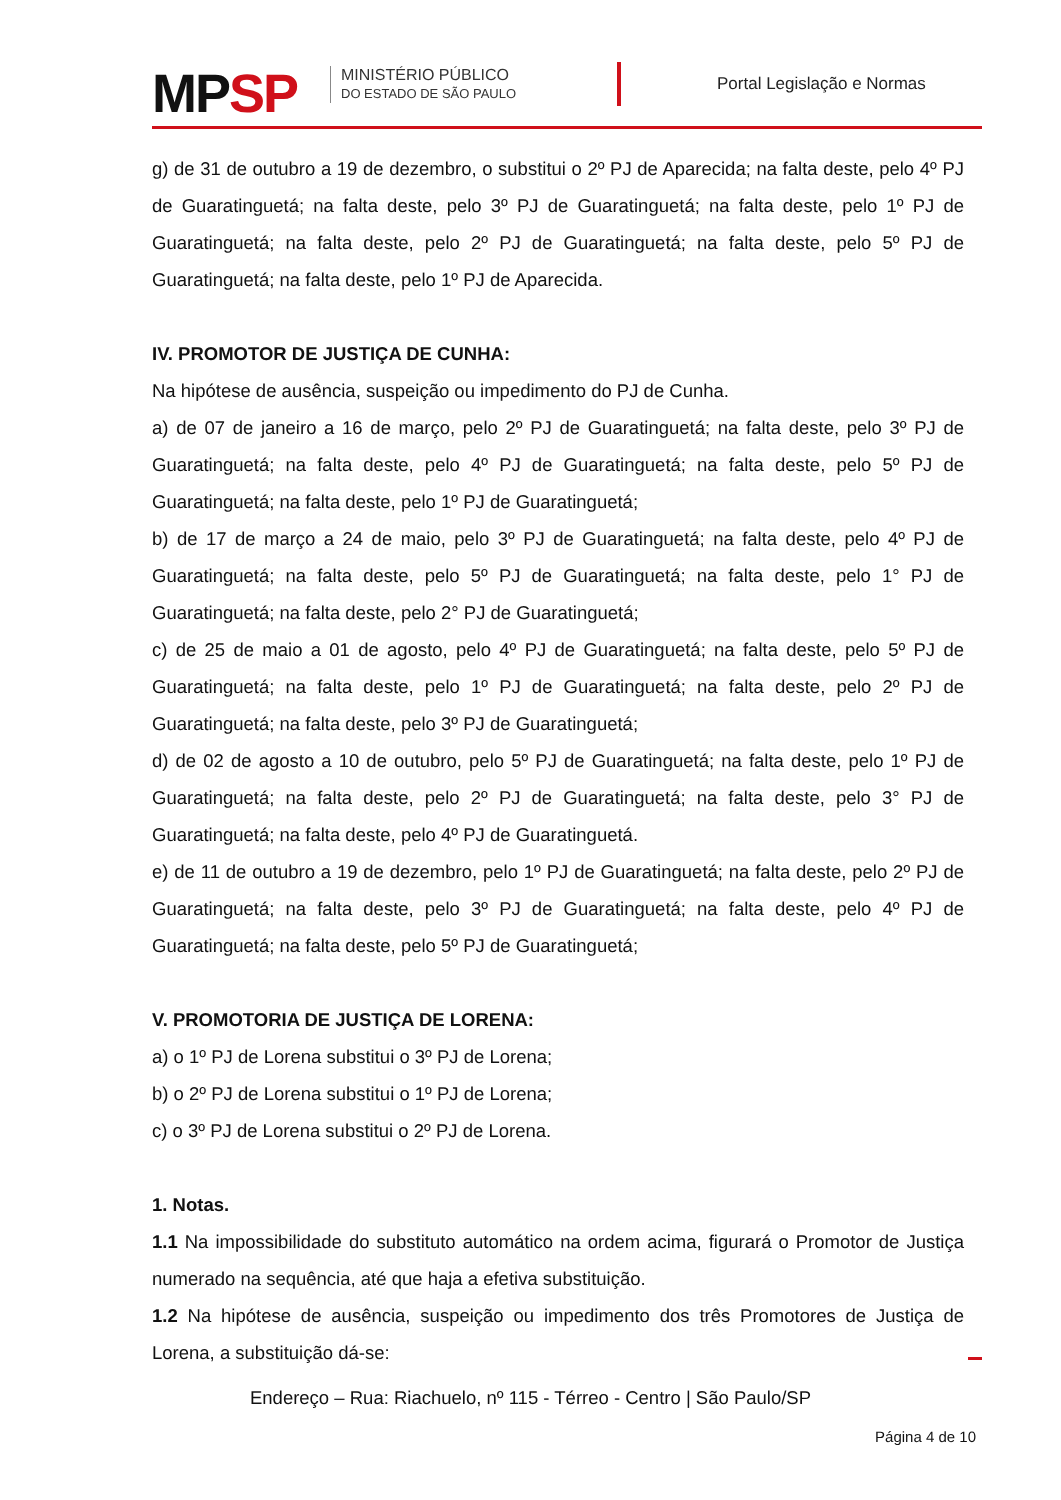MPSP
MINISTÉRIO PÚBLICO
DO ESTADO DE SÃO PAULO
Portal Legislação e Normas
g) de 31 de outubro a 19 de dezembro, o substitui o 2º PJ de Aparecida; na falta deste, pelo 4º PJ de Guaratinguetá; na falta deste, pelo 3º PJ de Guaratinguetá; na falta deste, pelo 1º PJ de Guaratinguetá; na falta deste, pelo 2º PJ de Guaratinguetá; na falta deste, pelo 5º PJ de Guaratinguetá; na falta deste, pelo 1º PJ de Aparecida.
IV. PROMOTOR DE JUSTIÇA DE CUNHA:
Na hipótese de ausência, suspeição ou impedimento do PJ de Cunha.
a) de 07 de janeiro a 16 de março, pelo 2º PJ de Guaratinguetá; na falta deste, pelo 3º PJ de Guaratinguetá; na falta deste, pelo 4º PJ de Guaratinguetá; na falta deste, pelo 5º PJ de Guaratinguetá; na falta deste, pelo 1º PJ de Guaratinguetá;
b) de 17 de março a 24 de maio, pelo 3º PJ de Guaratinguetá; na falta deste, pelo 4º PJ de Guaratinguetá; na falta deste, pelo 5º PJ de Guaratinguetá; na falta deste, pelo 1° PJ de Guaratinguetá; na falta deste, pelo 2° PJ de Guaratinguetá;
c) de 25 de maio a 01 de agosto, pelo 4º PJ de Guaratinguetá; na falta deste, pelo 5º PJ de Guaratinguetá; na falta deste, pelo 1º PJ de Guaratinguetá; na falta deste, pelo 2º PJ de Guaratinguetá; na falta deste, pelo 3º PJ de Guaratinguetá;
d) de 02 de agosto a 10 de outubro, pelo 5º PJ de Guaratinguetá; na falta deste, pelo 1º PJ de Guaratinguetá; na falta deste, pelo 2º PJ de Guaratinguetá; na falta deste, pelo 3° PJ de Guaratinguetá; na falta deste, pelo 4º PJ de Guaratinguetá.
e) de 11 de outubro a 19 de dezembro, pelo 1º PJ de Guaratinguetá; na falta deste, pelo 2º PJ de Guaratinguetá; na falta deste, pelo 3º PJ de Guaratinguetá; na falta deste, pelo 4º PJ de Guaratinguetá; na falta deste, pelo 5º PJ de Guaratinguetá;
V. PROMOTORIA DE JUSTIÇA DE LORENA:
a) o 1º PJ de Lorena substitui o 3º PJ de Lorena;
b) o 2º PJ de Lorena substitui o 1º PJ de Lorena;
c) o 3º PJ de Lorena substitui o 2º PJ de Lorena.
1. Notas.
1.1 Na impossibilidade do substituto automático na ordem acima, figurará o Promotor de Justiça numerado na sequência, até que haja a efetiva substituição.
1.2 Na hipótese de ausência, suspeição ou impedimento dos três Promotores de Justiça de Lorena, a substituição dá-se:
Endereço – Rua: Riachuelo, nº 115 - Térreo - Centro | São Paulo/SP
Página 4 de 10